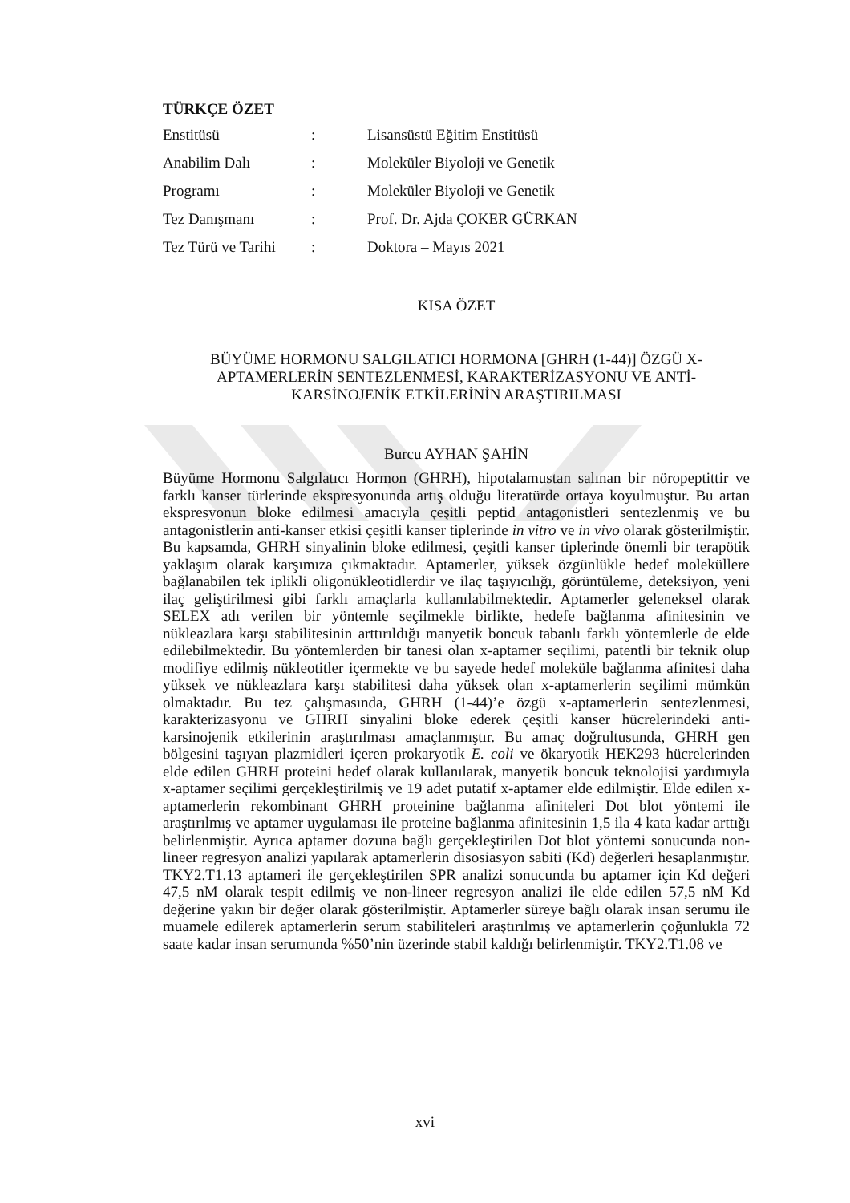TÜRKÇE ÖZET
| Enstitüsü | : | Lisansüstü Eğitim Enstitüsü |
| Anabilim Dalı | : | Moleküler Biyoloji ve Genetik |
| Programı | : | Moleküler Biyoloji ve Genetik |
| Tez Danışmanı | : | Prof. Dr. Ajda ÇOKER GÜRKAN |
| Tez Türü ve Tarihi | : | Doktora – Mayıs 2021 |
KISA ÖZET
BÜYÜME HORMONU SALGILATICI HORMONA [GHRH (1-44)] ÖZGÜ X-APTAMERLERİN SENTEZLENMESİ, KARAKTERİZASYONU VE ANTİ-KARSİNOJENİK ETKİLERİNİN ARAŞTIRILMASI
Burcu AYHAN ŞAHİN
Büyüme Hormonu Salgılatıcı Hormon (GHRH), hipotalamustan salınan bir nöropeptittir ve farklı kanser türlerinde ekspresyonunda artış olduğu literatürde ortaya koyulmuştur. Bu artan ekspresyonun bloke edilmesi amacıyla çeşitli peptid antagonistleri sentezlenmiş ve bu antagonistlerin anti-kanser etkisi çeşitli kanser tiplerinde in vitro ve in vivo olarak gösterilmiştir. Bu kapsamda, GHRH sinyalinin bloke edilmesi, çeşitli kanser tiplerinde önemli bir terapötik yaklaşım olarak karşımıza çıkmaktadır. Aptamerler, yüksek özgünlükle hedef moleküllere bağlanabilen tek iplikli oligonükleotidlerdir ve ilaç taşıyıcılığı, görüntüleme, deteksiyon, yeni ilaç geliştirilmesi gibi farklı amaçlarla kullanılabilmektedir. Aptamerler geleneksel olarak SELEX adı verilen bir yöntemle seçilmekle birlikte, hedefe bağlanma afinitesinin ve nükleazlara karşı stabilitesinin arttırıldığı manyetik boncuk tabanlı farklı yöntemlerle de elde edilebilmektedir. Bu yöntemlerden bir tanesi olan x-aptamer seçilimi, patentli bir teknik olup modifiye edilmiş nükleotitler içermekte ve bu sayede hedef moleküle bağlanma afinitesi daha yüksek ve nükleazlara karşı stabilitesi daha yüksek olan x-aptamerlerin seçilimi mümkün olmaktadır. Bu tez çalışmasında, GHRH (1-44)’e özgü x-aptamerlerin sentezlenmesi, karakterizasyonu ve GHRH sinyalini bloke ederek çeşitli kanser hücrelerindeki anti-karsinojenik etkilerinin araştırılması amaçlanmıştır. Bu amaç doğrultusunda, GHRH gen bölgesini taşıyan plazmidleri içeren prokaryotik E. coli ve ökaryotik HEK293 hücrelerinden elde edilen GHRH proteini hedef olarak kullanılarak, manyetik boncuk teknolojisi yardımıyla x-aptamer seçilimi gerçekleştirilmiş ve 19 adet putatif x-aptamer elde edilmiştir. Elde edilen x-aptamerlerin rekombinant GHRH proteinine bağlanma afiniteleri Dot blot yöntemi ile araştırılmış ve aptamer uygulaması ile proteine bağlanma afinitesinin 1,5 ila 4 kata kadar arttığı belirlenmiştir. Ayrıca aptamer dozuna bağlı gerçekleştirilen Dot blot yöntemi sonucunda non-lineer regresyon analizi yapılarak aptamerlerin disosiasyon sabiti (Kd) değerleri hesaplanmıştır. TKY2.T1.13 aptameri ile gerçekleştirilen SPR analizi sonucunda bu aptamer için Kd değeri 47,5 nM olarak tespit edilmiş ve non-lineer regresyon analizi ile elde edilen 57,5 nM Kd değerine yakın bir değer olarak gösterilmiştir. Aptamerler süreye bağlı olarak insan serumu ile muamele edilerek aptamerlerin serum stabiliteleri araştırılmış ve aptamerlerin çoğunlukla 72 saate kadar insan serumunda %50’nin üzerinde stabil kaldığı belirlenmiştir. TKY2.T1.08 ve
xvi